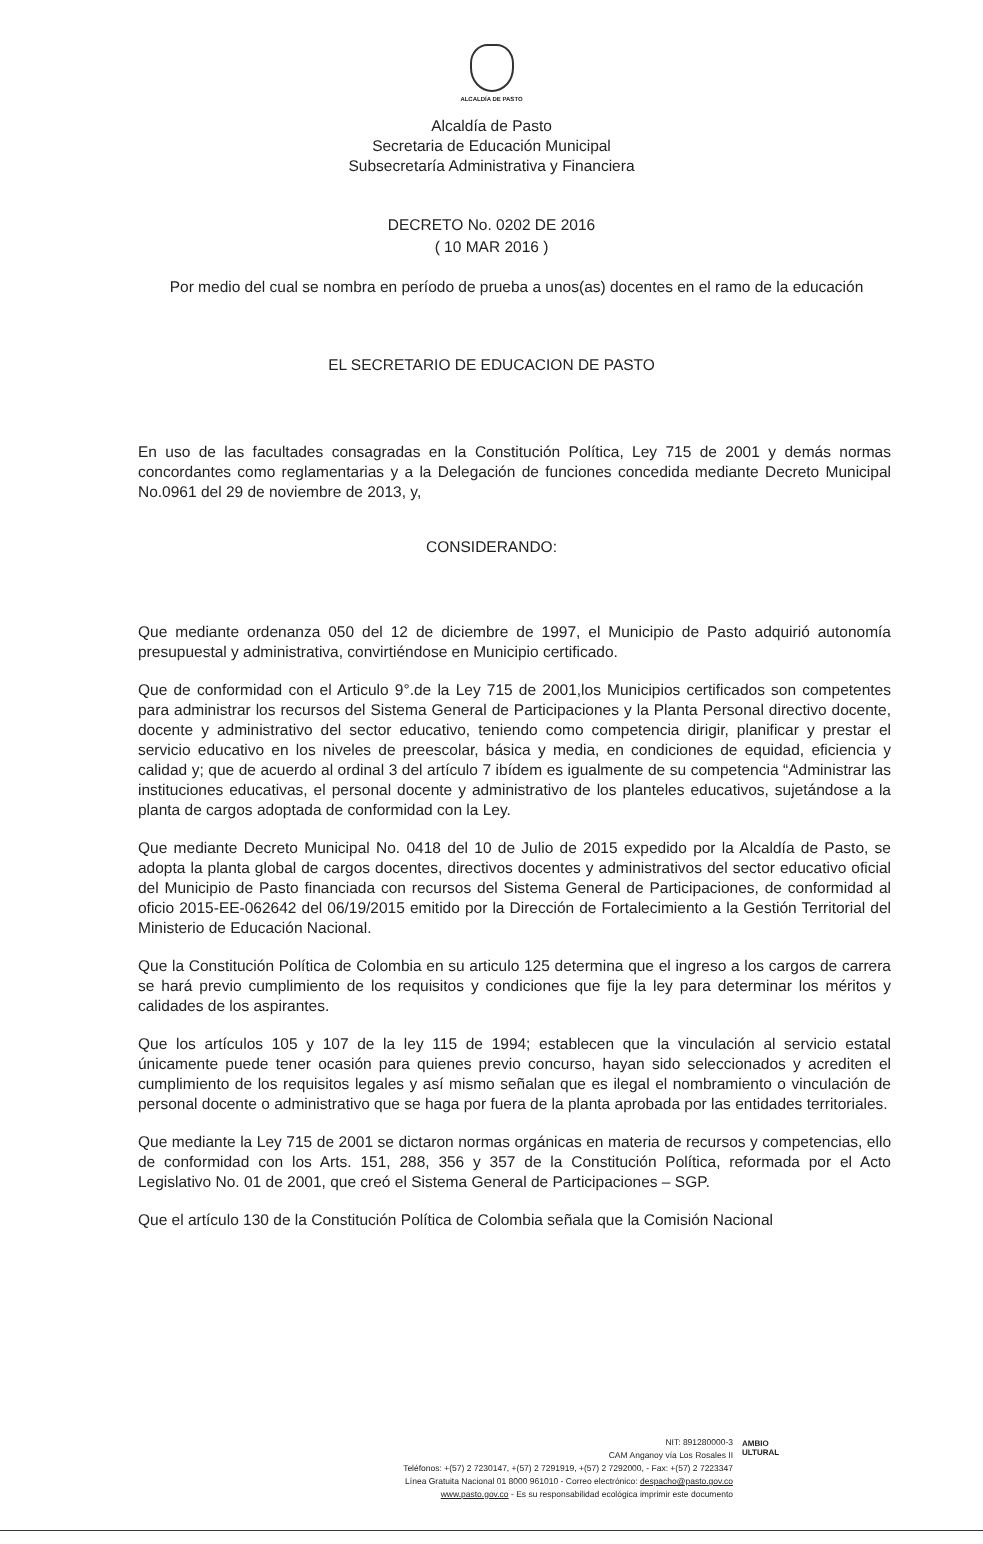ALCALDÍA DE PASTO
Alcaldía de Pasto
Secretaria de Educación Municipal
Subsecretaría Administrativa y Financiera
DECRETO No. 0202 DE 2016
( 10 MAR 2016 )
Por medio del cual se nombra en período de prueba a unos(as) docentes en el ramo de la educación
EL SECRETARIO DE EDUCACION DE PASTO
En uso de las facultades consagradas en la Constitución Política, Ley 715 de 2001 y demás normas concordantes como reglamentarias y a la Delegación de funciones concedida mediante Decreto Municipal No.0961 del 29 de noviembre de 2013, y,
CONSIDERANDO:
Que mediante ordenanza 050 del 12 de diciembre de 1997, el Municipio de Pasto adquirió autonomía presupuestal y administrativa, convirtiéndose en Municipio certificado.
Que de conformidad con el Articulo 9°.de la Ley 715 de 2001,los Municipios certificados son competentes para administrar los recursos del Sistema General de Participaciones y la Planta Personal directivo docente, docente y administrativo del sector educativo, teniendo como competencia dirigir, planificar y prestar el servicio educativo en los niveles de preescolar, básica y media, en condiciones de equidad, eficiencia y calidad y; que de acuerdo al ordinal 3 del artículo 7 ibídem es igualmente de su competencia “Administrar las instituciones educativas, el personal docente y administrativo de los planteles educativos, sujetándose a la planta de cargos adoptada de conformidad con la Ley.
Que mediante Decreto Municipal No. 0418 del 10 de Julio de 2015 expedido por la Alcaldía de Pasto, se adopta la planta global de cargos docentes, directivos docentes y administrativos del sector educativo oficial del Municipio de Pasto financiada con recursos del Sistema General de Participaciones, de conformidad al oficio 2015-EE-062642 del 06/19/2015 emitido por la Dirección de Fortalecimiento a la Gestión Territorial del Ministerio de Educación Nacional.
Que la Constitución Política de Colombia en su articulo 125 determina que el ingreso a los cargos de carrera se hará previo cumplimiento de los requisitos y condiciones que fije la ley para determinar los méritos y calidades de los aspirantes.
Que los artículos 105 y 107 de la ley 115 de 1994; establecen que la vinculación al servicio estatal únicamente puede tener ocasión para quienes previo concurso, hayan sido seleccionados y acrediten el cumplimiento de los requisitos legales y así mismo señalan que es ilegal el nombramiento o vinculación de personal docente o administrativo que se haga por fuera de la planta aprobada por las entidades territoriales.
Que mediante la Ley 715 de 2001 se dictaron normas orgánicas en materia de recursos y competencias, ello de conformidad con los Arts. 151, 288, 356 y 357 de la Constitución Política, reformada por el Acto Legislativo No. 01 de 2001, que creó el Sistema General de Participaciones – SGP.
Que el artículo 130 de la Constitución Política de Colombia señala que la Comisión Nacional
NIT: 891280000-3
CAM Anganoy vía Los Rosales II
Teléfonos: +(57) 2 7230147, +(57) 2 7291919, +(57) 2 7292000, - Fax: +(57) 2 7223347
Línea Gratuita Nacional 01 8000 961010 - Correo electrónico: despacho@pasto.gov.co
www.pasto.gov.co - Es su responsabilidad ecológica imprimir este documento
AMBIO
ULTURAL